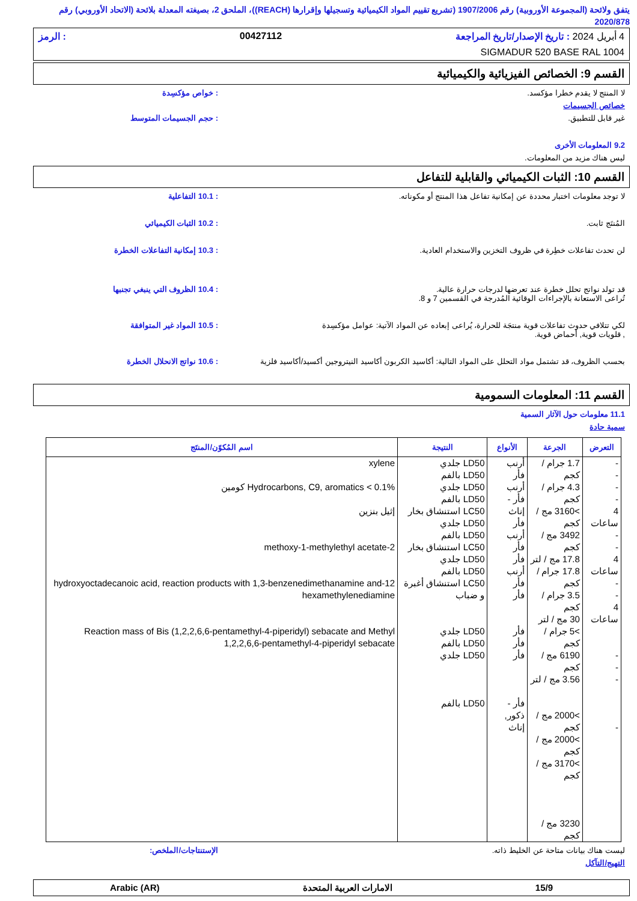يتفق ولائحة (المجموعة الأوروبية) رقم 1907/2006 (تشريع تقييم المواد الكيميائية وتسجيلها وإقرارها (REACH))، الملحق 2، بصيغته المعدلة بلائحة (الاتحاد الأوروبي) رقم 2020/878
4 أبريل 2024 : تاريخ الإصدار/تاريخ المراجعة 00427112: الرمز
SIGMADUR 520 BASE RAL 1004
القسم 9: الخصائص الفيزيائية والكيميائية
لا المنتج لا يقدم خطرا مؤكسد.: خواص مؤكسِدة
خصائص الجسيمات
غير قابل للتطبيق.: حجم الجسيمات المتوسط
9.2 المعلومات الأخرى
ليس هناك مزيد من المعلومات.
القسم 10: الثبات الكيميائي والقابلية للتفاعل
لا توجد معلومات اختبار محددة عن إمكانية تفاعل هذا المنتج أو مكوناته.: 10.1 التفاعلية
المُنتَج ثابت.: 10.2 الثبات الكيميائي
لن تحدث تفاعلات خطِرة في ظروف التخزين والاستخدام العادية.: 10.3 إمكانية التفاعلات الخطرة
قد تولد نواتج تحلل خطرة عند تعرضها لدرجات حرارة عالية.
تُراعى الاستعانة بالإجراءات الوقائية المُدرجة في القسمين 7 و 8.: 10.4 الظروف التي ينبغي تجنبها
لكي تتلافي حدوث تفاعلات قوية منتجَة للحرارة، يُراعى إبعاده عن المواد الآتية: عوامل مؤكسِدة
, قلويات قوية, أحماض قوية.: 10.5 المواد غير المتوافقة
بحسب الظروف، قد تشتمل مواد التحلل على المواد التالية: أكاسيد الكربون أكاسيد النيتروجين أكسيد/أكاسيد فلزية: 10.6 نواتج الانحلال الخطرة
القسم 11: المعلومات السمومية
11.1 معلومات حول الآثار السمية
سمية حادة
| التعرض | الجرعة | الأنواع | النتيجة | اسم المُكوّن/المنتَج |
| --- | --- | --- | --- | --- |
| - - - - 4 ساعات - - 4 ساعات - - 4 ساعات - - - - | 1.7 جرام / كجم 4.3 جرام / كجم >3160 مج / كجم 3492 مج / كجم 17.8 مج / لتر 17.8 جرام / كجم 3.5 جرام / كجم 30 مج / لتر >5 جرام / كجم 6190 مج / كجم 3.56 مج / لتر >2000 مج / كجم >2000 مج / كجم >3170 مج / كجم 3230 مج / كجم | أرنب فأر أرنب فأر - إناث فأر أرنب فأر فأر أرنب فأر فأر فأر فأر فأر فأر - ذكور, إناث | LD50 جلدي LD50 بالفم LD50 جلدي LD50 بالفم LC50 استنشاق بخار LD50 جلدي LD50 بالفم LC50 استنشاق بخار LD50 جلدي LD50 بالفم LC50 استنشاق أغبرة و ضباب LD50 جلدي LD50 بالفم LD50 جلدي LD50 بالفم | xylene Hydrocarbons, C9, aromatics < 0.1% كومين إثيل بنزين 2-methoxy-1-methylethyl acetate 12-hydroxyoctadecanoic acid, reaction products with 1,3-benzenedimethanamine and hexamethylenediamine Reaction mass of Bis (1,2,2,6,6-pentamethyl-4-piperidyl) sebacate and Methyl 1,2,2,6,6-pentamethyl-4-piperidyl sebacate |
ليست هناك بيانات متاحة عن الخليط ذاته. الإستنتاجات/الملخص:
التهيج/التآكل
15/9 الامارات العربية المتحدة Arabic (AR)